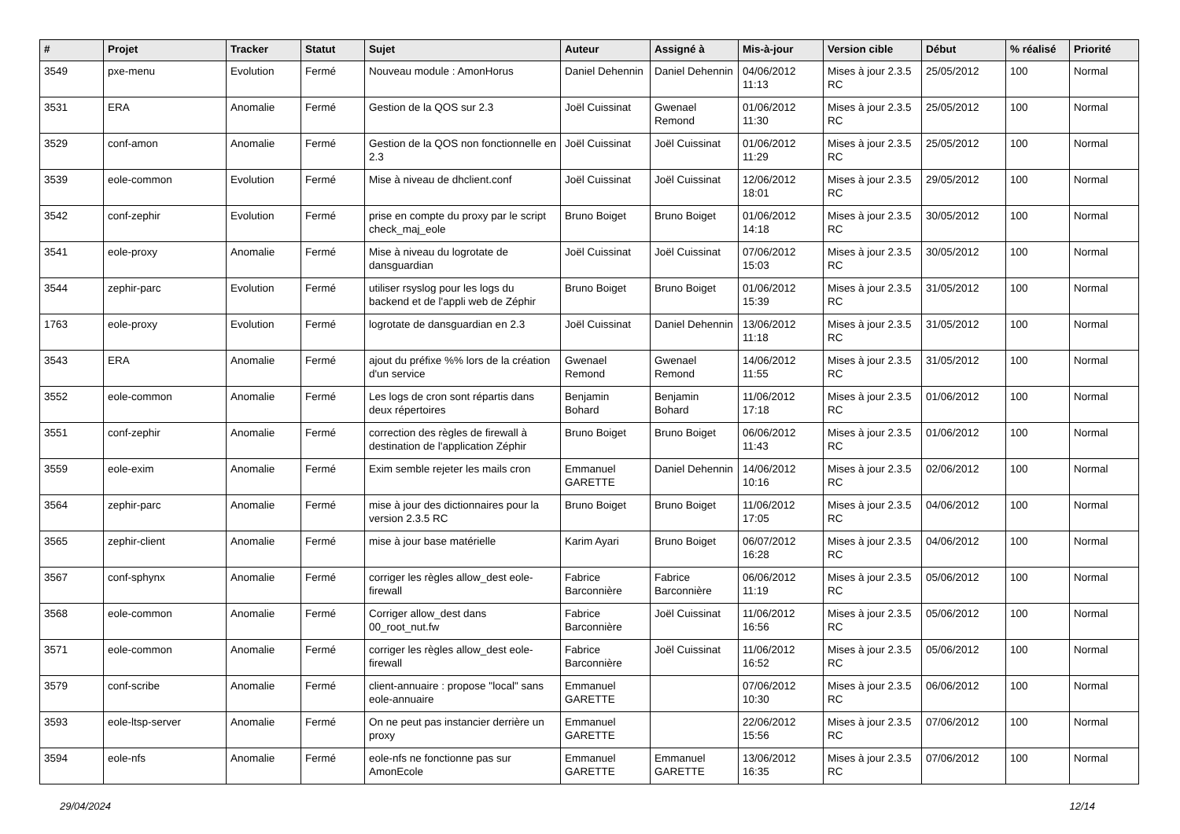| # | Projet | Tracker | Statut | Sujet | Auteur | Assigné à | Mis-à-jour | Version cible | Début | % réalisé | Priorité |
| --- | --- | --- | --- | --- | --- | --- | --- | --- | --- | --- | --- |
| 3549 | pxe-menu | Evolution | Fermé | Nouveau module : AmonHorus | Daniel Dehennin | Daniel Dehennin | 04/06/2012 11:13 | Mises à jour 2.3.5 RC | 25/05/2012 | 100 | Normal |
| 3531 | ERA | Anomalie | Fermé | Gestion de la QOS sur 2.3 | Joël Cuissinat | Gwenael Remond | 01/06/2012 11:30 | Mises à jour 2.3.5 RC | 25/05/2012 | 100 | Normal |
| 3529 | conf-amon | Anomalie | Fermé | Gestion de la QOS non fonctionnelle en 2.3 | Joël Cuissinat | Joël Cuissinat | 01/06/2012 11:29 | Mises à jour 2.3.5 RC | 25/05/2012 | 100 | Normal |
| 3539 | eole-common | Evolution | Fermé | Mise à niveau de dhclient.conf | Joël Cuissinat | Joël Cuissinat | 12/06/2012 18:01 | Mises à jour 2.3.5 RC | 29/05/2012 | 100 | Normal |
| 3542 | conf-zephir | Evolution | Fermé | prise en compte du proxy par le script check_maj_eole | Bruno Boiget | Bruno Boiget | 01/06/2012 14:18 | Mises à jour 2.3.5 RC | 30/05/2012 | 100 | Normal |
| 3541 | eole-proxy | Anomalie | Fermé | Mise à niveau du logrotate de dansguardian | Joël Cuissinat | Joël Cuissinat | 07/06/2012 15:03 | Mises à jour 2.3.5 RC | 30/05/2012 | 100 | Normal |
| 3544 | zephir-parc | Evolution | Fermé | utiliser rsyslog pour les logs du backend et de l'appli web de Zéphir | Bruno Boiget | Bruno Boiget | 01/06/2012 15:39 | Mises à jour 2.3.5 RC | 31/05/2012 | 100 | Normal |
| 1763 | eole-proxy | Evolution | Fermé | logrotate de dansguardian en 2.3 | Joël Cuissinat | Daniel Dehennin | 13/06/2012 11:18 | Mises à jour 2.3.5 RC | 31/05/2012 | 100 | Normal |
| 3543 | ERA | Anomalie | Fermé | ajout du préfixe %% lors de la création d'un service | Gwenael Remond | Gwenael Remond | 14/06/2012 11:55 | Mises à jour 2.3.5 RC | 31/05/2012 | 100 | Normal |
| 3552 | eole-common | Anomalie | Fermé | Les logs de cron sont répartis dans deux répertoires | Benjamin Bohard | Benjamin Bohard | 11/06/2012 17:18 | Mises à jour 2.3.5 RC | 01/06/2012 | 100 | Normal |
| 3551 | conf-zephir | Anomalie | Fermé | correction des règles de firewall à destination de l'application Zéphir | Bruno Boiget | Bruno Boiget | 06/06/2012 11:43 | Mises à jour 2.3.5 RC | 01/06/2012 | 100 | Normal |
| 3559 | eole-exim | Anomalie | Fermé | Exim semble rejeter les mails cron | Emmanuel GARETTE | Daniel Dehennin | 14/06/2012 10:16 | Mises à jour 2.3.5 RC | 02/06/2012 | 100 | Normal |
| 3564 | zephir-parc | Anomalie | Fermé | mise à jour des dictionnaires pour la version 2.3.5 RC | Bruno Boiget | Bruno Boiget | 11/06/2012 17:05 | Mises à jour 2.3.5 RC | 04/06/2012 | 100 | Normal |
| 3565 | zephir-client | Anomalie | Fermé | mise à jour base matérielle | Karim Ayari | Bruno Boiget | 06/07/2012 16:28 | Mises à jour 2.3.5 RC | 04/06/2012 | 100 | Normal |
| 3567 | conf-sphynx | Anomalie | Fermé | corriger les règles allow_dest eole-firewall | Fabrice Barconnière | Fabrice Barconnière | 06/06/2012 11:19 | Mises à jour 2.3.5 RC | 05/06/2012 | 100 | Normal |
| 3568 | eole-common | Anomalie | Fermé | Corriger allow_dest dans 00_root_nut.fw | Fabrice Barconnière | Joël Cuissinat | 11/06/2012 16:56 | Mises à jour 2.3.5 RC | 05/06/2012 | 100 | Normal |
| 3571 | eole-common | Anomalie | Fermé | corriger les règles allow_dest eole-firewall | Fabrice Barconnière | Joël Cuissinat | 11/06/2012 16:52 | Mises à jour 2.3.5 RC | 05/06/2012 | 100 | Normal |
| 3579 | conf-scribe | Anomalie | Fermé | client-annuaire : propose "local" sans eole-annuaire | Emmanuel GARETTE | | 07/06/2012 10:30 | Mises à jour 2.3.5 RC | 06/06/2012 | 100 | Normal |
| 3593 | eole-ltsp-server | Anomalie | Fermé | On ne peut pas instancier derrière un proxy | Emmanuel GARETTE | | 22/06/2012 15:56 | Mises à jour 2.3.5 RC | 07/06/2012 | 100 | Normal |
| 3594 | eole-nfs | Anomalie | Fermé | eole-nfs ne fonctionne pas sur AmonEcole | Emmanuel GARETTE | Emmanuel GARETTE | 13/06/2012 16:35 | Mises à jour 2.3.5 RC | 07/06/2012 | 100 | Normal |
29/04/2024 12/14